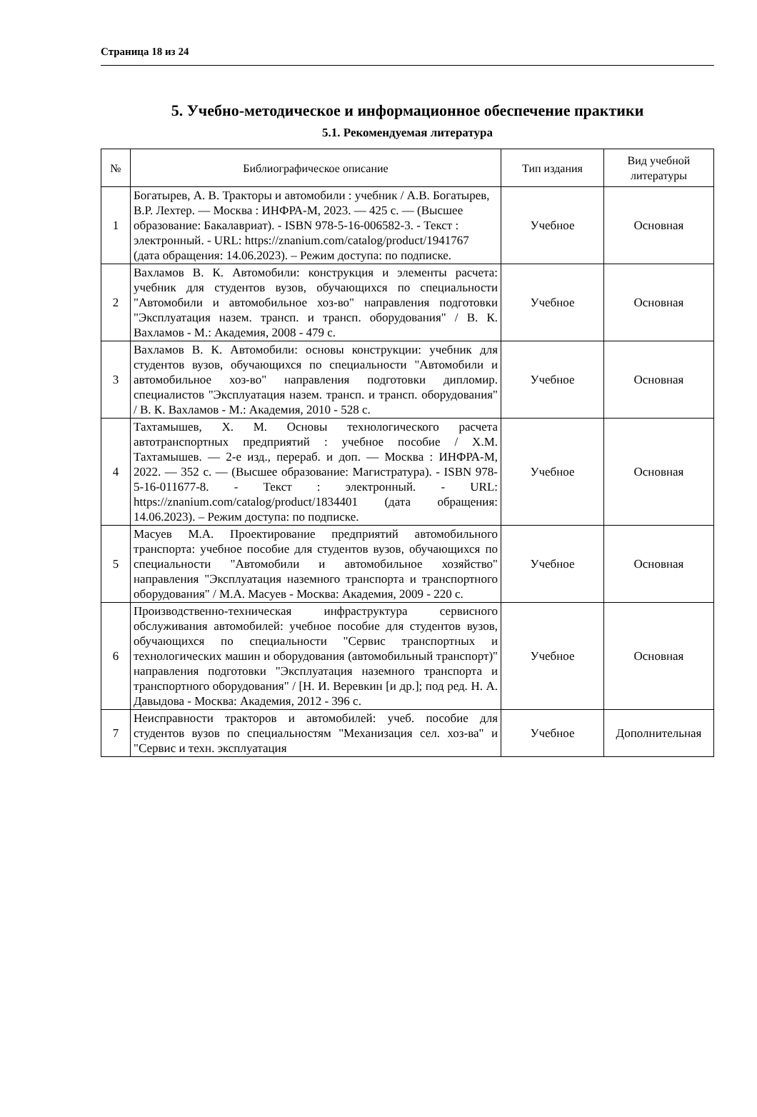Страница 18 из 24
5. Учебно-методическое и информационное обеспечение практики
5.1. Рекомендуемая литература
| № | Библиографическое описание | Тип издания | Вид учебной литературы |
| --- | --- | --- | --- |
| 1 | Богатырев, А. В. Тракторы и автомобили : учебник / А.В. Богатырев, В.Р. Лехтер. — Москва : ИНФРА-М, 2023. — 425 с. — (Высшее образование: Бакалавриат). - ISBN 978-5-16-006582-3. - Текст : электронный. - URL: https://znanium.com/catalog/product/1941767 (дата обращения: 14.06.2023). – Режим доступа: по подписке. | Учебное | Основная |
| 2 | Вахламов В. К. Автомобили: конструкция и элементы расчета: учебник для студентов вузов, обучающихся по специальности "Автомобили и автомобильное хоз-во" направления подготовки "Эксплуатация назем. трансп. и трансп. оборудования" / В. К. Вахламов - М.: Академия, 2008 - 479 с. | Учебное | Основная |
| 3 | Вахламов В. К. Автомобили: основы конструкции: учебник для студентов вузов, обучающихся по специальности "Автомобили и автомобильное хоз-во" направления подготовки дипломир. специалистов "Эксплуатация назем. трансп. и трансп. оборудования" / В. К. Вахламов - М.: Академия, 2010 - 528 с. | Учебное | Основная |
| 4 | Тахтамышев, Х. М. Основы технологического расчета автотранспортных предприятий : учебное пособие / Х.М. Тахтамышев. — 2-е изд., перераб. и доп. — Москва : ИНФРА-М, 2022. — 352 с. — (Высшее образование: Магистратура). - ISBN 978-5-16-011677-8. - Текст : электронный. - URL: https://znanium.com/catalog/product/1834401 (дата обращения: 14.06.2023). – Режим доступа: по подписке. | Учебное | Основная |
| 5 | Масуев М.А. Проектирование предприятий автомобильного транспорта: учебное пособие для студентов вузов, обучающихся по специальности "Автомобили и автомобильное хозяйство" направления "Эксплуатация наземного транспорта и транспортного оборудования" / М.А. Масуев - Москва: Академия, 2009 - 220 с. | Учебное | Основная |
| 6 | Производственно-техническая инфраструктура сервисного обслуживания автомобилей: учебное пособие для студентов вузов, обучающихся по специальности "Сервис транспортных и технологических машин и оборудования (автомобильный транспорт)" направления подготовки "Эксплуатация наземного транспорта и транспортного оборудования" / [Н. И. Веревкин [и др.]; под ред. Н. А. Давыдова - Москва: Академия, 2012 - 396 с. | Учебное | Основная |
| 7 | Неисправности тракторов и автомобилей: учеб. пособие для студентов вузов по специальностям "Механизация сел. хоз-ва" и "Сервис и техн. эксплуатация | Учебное | Дополнительная |